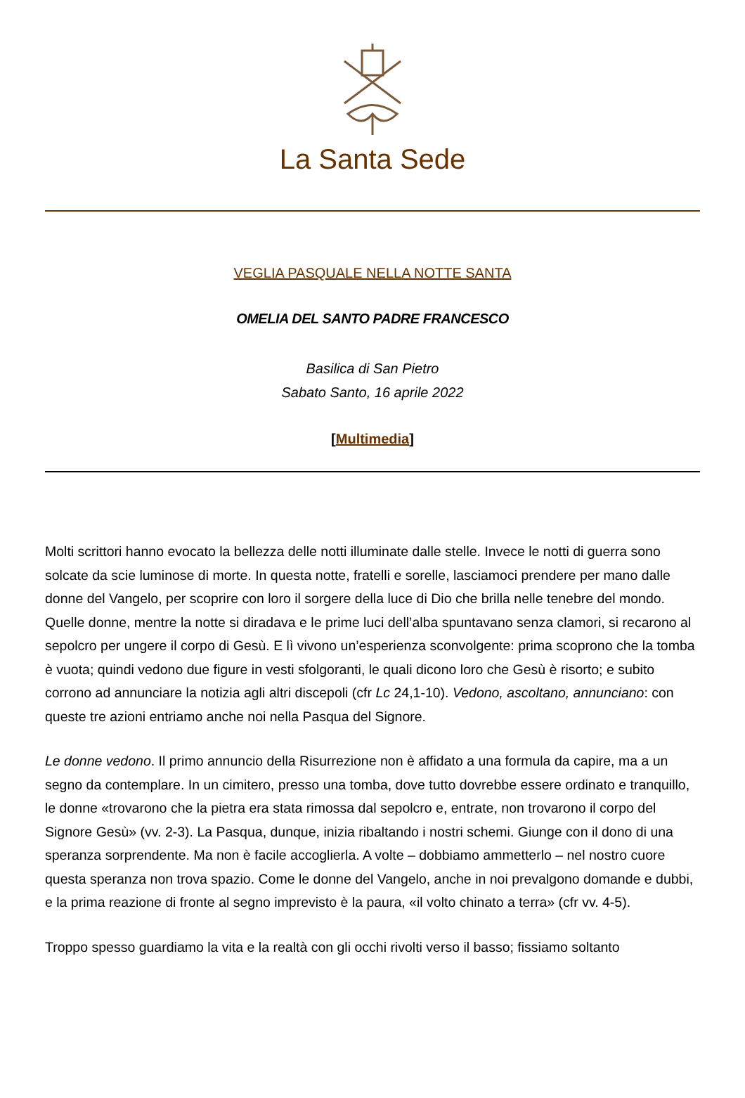La Santa Sede
VEGLIA PASQUALE NELLA NOTTE SANTA
OMELIA DEL SANTO PADRE FRANCESCO
Basilica di San Pietro
Sabato Santo, 16 aprile 2022
[Multimedia]
Molti scrittori hanno evocato la bellezza delle notti illuminate dalle stelle. Invece le notti di guerra sono solcate da scie luminose di morte. In questa notte, fratelli e sorelle, lasciamoci prendere per mano dalle donne del Vangelo, per scoprire con loro il sorgere della luce di Dio che brilla nelle tenebre del mondo. Quelle donne, mentre la notte si diradava e le prime luci dell’alba spuntavano senza clamori, si recarono al sepolcro per ungere il corpo di Gesù. E lì vivono un’esperienza sconvolgente: prima scoprono che la tomba è vuota; quindi vedono due figure in vesti sfolgoranti, le quali dicono loro che Gesù è risorto; e subito corrono ad annunciare la notizia agli altri discepoli (cfr Lc 24,1-10). Vedono, ascoltano, annunciano: con queste tre azioni entriamo anche noi nella Pasqua del Signore.
Le donne vedono. Il primo annuncio della Risurrezione non è affidato a una formula da capire, ma a un segno da contemplare. In un cimitero, presso una tomba, dove tutto dovrebbe essere ordinato e tranquillo, le donne «trovarono che la pietra era stata rimossa dal sepolcro e, entrate, non trovarono il corpo del Signore Gesù» (vv. 2-3). La Pasqua, dunque, inizia ribaltando i nostri schemi. Giunge con il dono di una speranza sorprendente. Ma non è facile accoglierla. A volte – dobbiamo ammetterlo – nel nostro cuore questa speranza non trova spazio. Come le donne del Vangelo, anche in noi prevalgono domande e dubbi, e la prima reazione di fronte al segno imprevisto è la paura, «il volto chinato a terra» (cfr vv. 4-5).
Troppo spesso guardiamo la vita e la realtà con gli occhi rivolti verso il basso; fissiamo soltanto